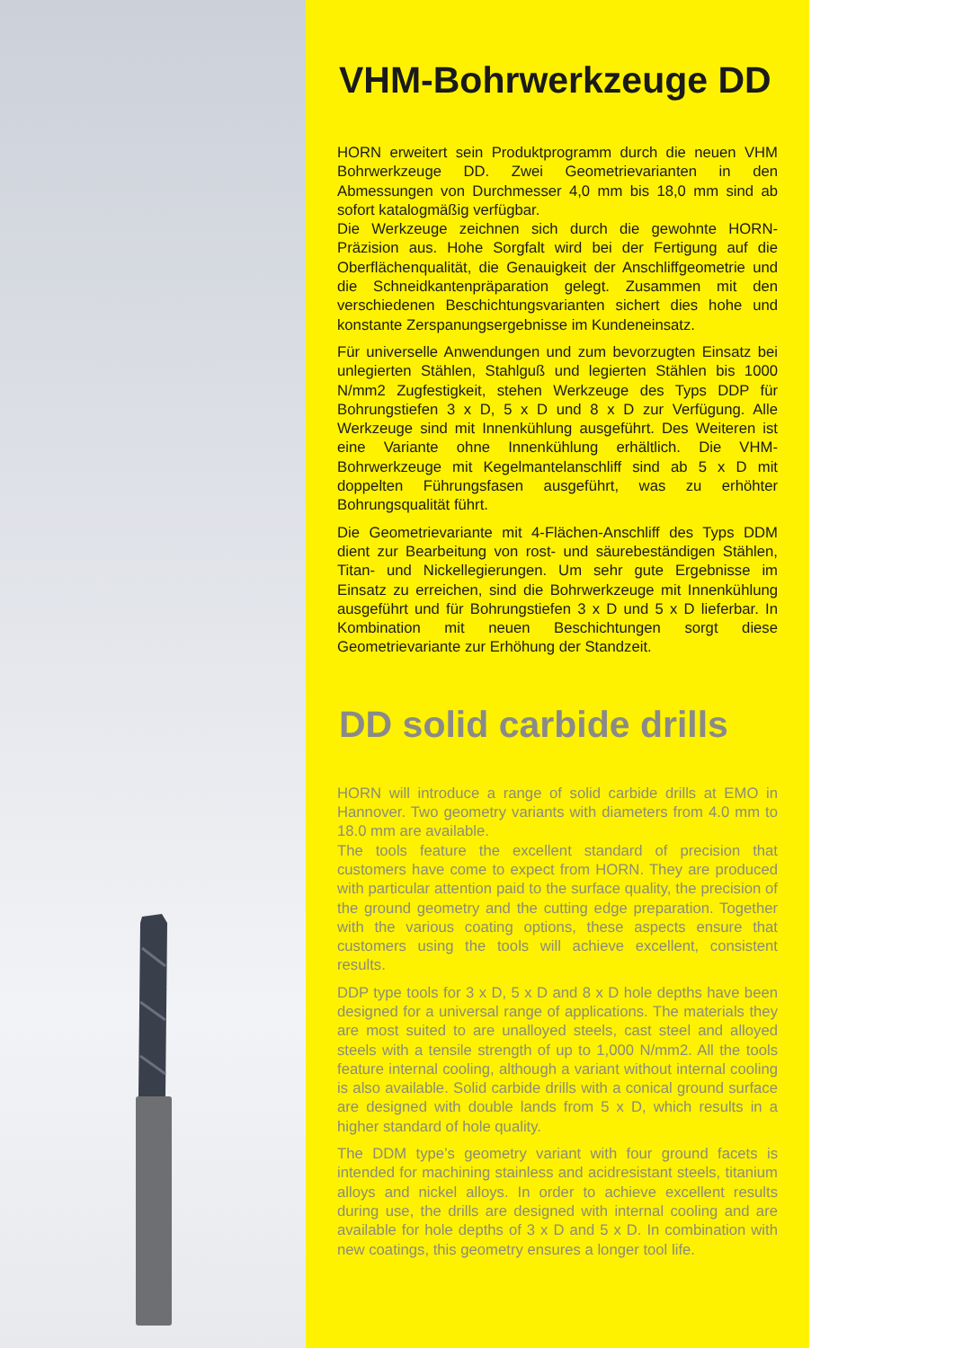VHM-Bohrwerkzeuge DD
HORN erweitert sein Produktprogramm durch die neuen VHM Bohrwerkzeuge DD. Zwei Geometrievarianten in den Abmessungen von Durchmesser 4,0 mm bis 18,0 mm sind ab sofort katalogmäßig verfügbar.
Die Werkzeuge zeichnen sich durch die gewohnte HORN-Präzision aus. Hohe Sorgfalt wird bei der Fertigung auf die Oberflächenqualität, die Genauigkeit der Anschliffgeometrie und die Schneidkantenpräparation gelegt. Zusammen mit den verschiedenen Beschichtungsvarianten sichert dies hohe und konstante Zerspanungsergebnisse im Kundeneinsatz.
Für universelle Anwendungen und zum bevorzugten Einsatz bei unlegierten Stählen, Stahlguß und legierten Stählen bis 1000 N/mm2 Zugfestigkeit, stehen Werkzeuge des Typs DDP für Bohrungstiefen 3 x D, 5 x D und 8 x D zur Verfügung. Alle Werkzeuge sind mit Innenkühlung ausgeführt. Des Weiteren ist eine Variante ohne Innenkühlung erhältlich. Die VHM-Bohrwerkzeuge mit Kegelmantelanschliff sind ab 5 x D mit doppelten Führungsfasen ausgeführt, was zu erhöhter Bohrungsqualität führt.
Die Geometrievariante mit 4-Flächen-Anschliff des Typs DDM dient zur Bearbeitung von rost- und säurebeständigen Stählen, Titan- und Nickellegierungen. Um sehr gute Ergebnisse im Einsatz zu erreichen, sind die Bohrwerkzeuge mit Innenkühlung ausgeführt und für Bohrungstiefen 3 x D und 5 x D lieferbar. In Kombination mit neuen Beschichtungen sorgt diese Geometrievariante zur Erhöhung der Standzeit.
DD solid carbide drills
HORN will introduce a range of solid carbide drills at EMO in Hannover. Two geometry variants with diameters from 4.0 mm to 18.0 mm are available.
The tools feature the excellent standard of precision that customers have come to expect from HORN. They are produced with particular attention paid to the surface quality, the precision of the ground geometry and the cutting edge preparation. Together with the various coating options, these aspects ensure that customers using the tools will achieve excellent, consistent results.
DDP type tools for 3 x D, 5 x D and 8 x D hole depths have been designed for a universal range of applications. The materials they are most suited to are unalloyed steels, cast steel and alloyed steels with a tensile strength of up to 1,000 N/mm2. All the tools feature internal cooling, although a variant without internal cooling is also available. Solid carbide drills with a conical ground surface are designed with double lands from 5 x D, which results in a higher standard of hole quality.
The DDM type’s geometry variant with four ground facets is intended for machining stainless and acidresistant steels, titanium alloys and nickel alloys. In order to achieve excellent results during use, the drills are designed with internal cooling and are available for hole depths of 3 x D and 5 x D. In combination with new coatings, this geometry ensures a longer tool life.